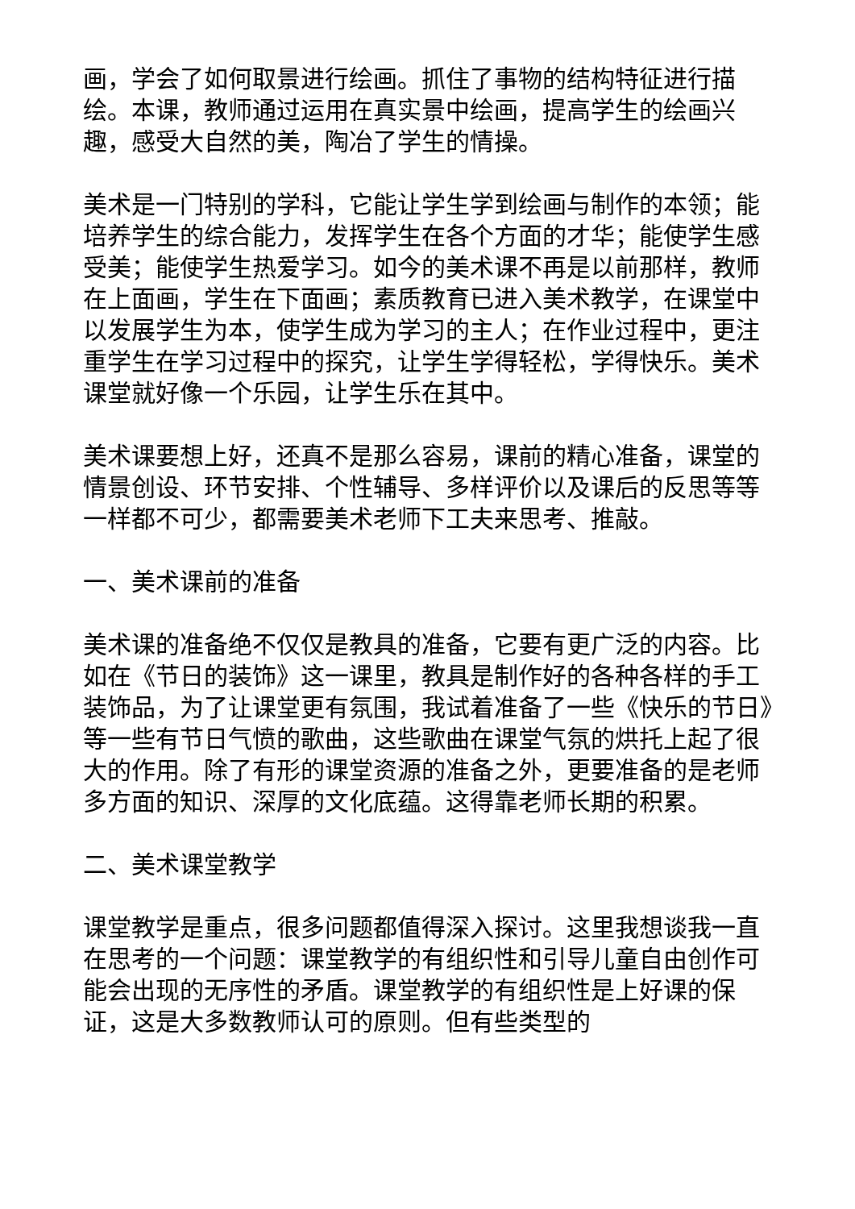画，学会了如何取景进行绘画。抓住了事物的结构特征进行描绘。本课，教师通过运用在真实景中绘画，提高学生的绘画兴趣，感受大自然的美，陶冶了学生的情操。
美术是一门特别的学科，它能让学生学到绘画与制作的本领；能培养学生的综合能力，发挥学生在各个方面的才华；能使学生感受美；能使学生热爱学习。如今的美术课不再是以前那样，教师在上面画，学生在下面画；素质教育已进入美术教学，在课堂中以发展学生为本，使学生成为学习的主人；在作业过程中，更注重学生在学习过程中的探究，让学生学得轻松，学得快乐。美术课堂就好像一个乐园，让学生乐在其中。
美术课要想上好，还真不是那么容易，课前的精心准备，课堂的情景创设、环节安排、个性辅导、多样评价以及课后的反思等等一样都不可少，都需要美术老师下工夫来思考、推敲。
一、美术课前的准备
美术课的准备绝不仅仅是教具的准备，它要有更广泛的内容。比如在《节日的装饰》这一课里，教具是制作好的各种各样的手工装饰品，为了让课堂更有氛围，我试着准备了一些《快乐的节日》等一些有节日气愤的歌曲，这些歌曲在课堂气氛的烘托上起了很大的作用。除了有形的课堂资源的准备之外，更要准备的是老师多方面的知识、深厚的文化底蕴。这得靠老师长期的积累。
二、美术课堂教学
课堂教学是重点，很多问题都值得深入探讨。这里我想谈我一直在思考的一个问题：课堂教学的有组织性和引导儿童自由创作可能会出现的无序性的矛盾。课堂教学的有组织性是上好课的保证，这是大多数教师认可的原则。但有些类型的